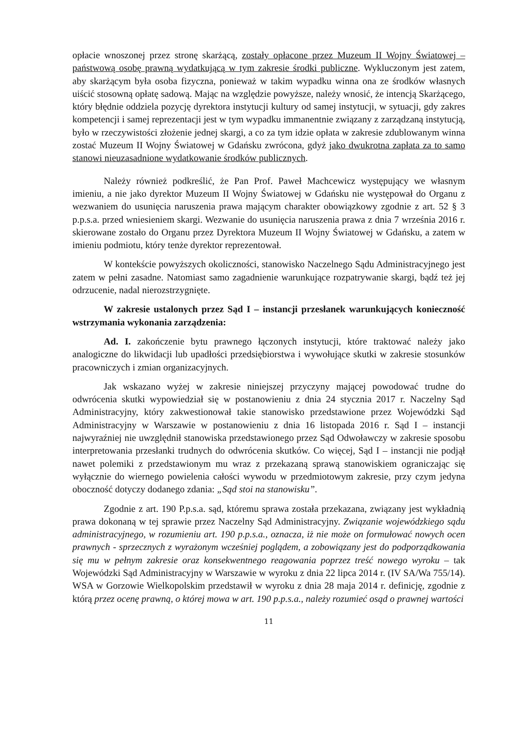opłacie wnoszonej przez stronę skarżącą, zostały opłacone przez Muzeum II Wojny Światowej – państwową osobę prawną wydatkującą w tym zakresie środki publiczne. Wykluczonym jest zatem, aby skarżącym była osoba fizyczna, ponieważ w takim wypadku winna ona ze środków własnych uiścić stosowną opłatę sadową. Mając na względzie powyższe, należy wnosić, że intencją Skarżącego, który błędnie oddziela pozycję dyrektora instytucji kultury od samej instytucji, w sytuacji, gdy zakres kompetencji i samej reprezentacji jest w tym wypadku immanentnie związany z zarządzaną instytucją, było w rzeczywistości złożenie jednej skargi, a co za tym idzie opłata w zakresie zdublowanym winna zostać Muzeum II Wojny Światowej w Gdańsku zwrócona, gdyż jako dwukrotna zapłata za to samo stanowi nieuzasadnione wydatkowanie środków publicznych.
Należy również podkreślić, że Pan Prof. Paweł Machcewicz występujący we własnym imieniu, a nie jako dyrektor Muzeum II Wojny Światowej w Gdańsku nie występował do Organu z wezwaniem do usunięcia naruszenia prawa mającym charakter obowiązkowy zgodnie z art. 52 § 3 p.p.s.a. przed wniesieniem skargi. Wezwanie do usunięcia naruszenia prawa z dnia 7 września 2016 r. skierowane zostało do Organu przez Dyrektora Muzeum II Wojny Światowej w Gdańsku, a zatem w imieniu podmiotu, który tenże dyrektor reprezentował.
W kontekście powyższych okoliczności, stanowisko Naczelnego Sądu Administracyjnego jest zatem w pełni zasadne. Natomiast samo zagadnienie warunkujące rozpatrywanie skargi, bądź też jej odrzucenie, nadal nierozstrzygnięte.
W zakresie ustalonych przez Sąd I – instancji przesłanek warunkujących konieczność wstrzymania wykonania zarządzenia:
Ad. I. zakończenie bytu prawnego łączonych instytucji, które traktować należy jako analogiczne do likwidacji lub upadłości przedsiębiorstwa i wywołujące skutki w zakresie stosunków pracowniczych i zmian organizacyjnych.
Jak wskazano wyżej w zakresie niniejszej przyczyny mającej powodować trudne do odwrócenia skutki wypowiedział się w postanowieniu z dnia 24 stycznia 2017 r. Naczelny Sąd Administracyjny, który zakwestionował takie stanowisko przedstawione przez Wojewódzki Sąd Administracyjny w Warszawie w postanowieniu z dnia 16 listopada 2016 r. Sąd I – instancji najwyraźniej nie uwzględnił stanowiska przedstawionego przez Sąd Odwoławczy w zakresie sposobu interpretowania przesłanki trudnych do odwrócenia skutków. Co więcej, Sąd I – instancji nie podjął nawet polemiki z przedstawionym mu wraz z przekazaną sprawą stanowiskiem ograniczając się wyłącznie do wiernego powielenia całości wywodu w przedmiotowym zakresie, przy czym jedyna oboczność dotyczy dodanego zdania: „Sąd stoi na stanowisku”.
Zgodnie z art. 190 P.p.s.a. sąd, któremu sprawa została przekazana, związany jest wykładnią prawa dokonaną w tej sprawie przez Naczelny Sąd Administracyjny. Związanie wojewódzkiego sądu administracyjnego, w rozumieniu art. 190 p.p.s.a., oznacza, iż nie może on formułować nowych ocen prawnych - sprzecznych z wyrażonym wcześniej poglądem, a zobowiązany jest do podporządkowania się mu w pełnym zakresie oraz konsekwentnego reagowania poprzez treść nowego wyroku – tak Wojewódzki Sąd Administracyjny w Warszawie w wyroku z dnia 22 lipca 2014 r. (IV SA/Wa 755/14). WSA w Gorzowie Wielkopolskim przedstawił w wyroku z dnia 28 maja 2014 r. definicję, zgodnie z którą przez ocenę prawną, o której mowa w art. 190 p.p.s.a., należy rozumieć osąd o prawnej wartości
11